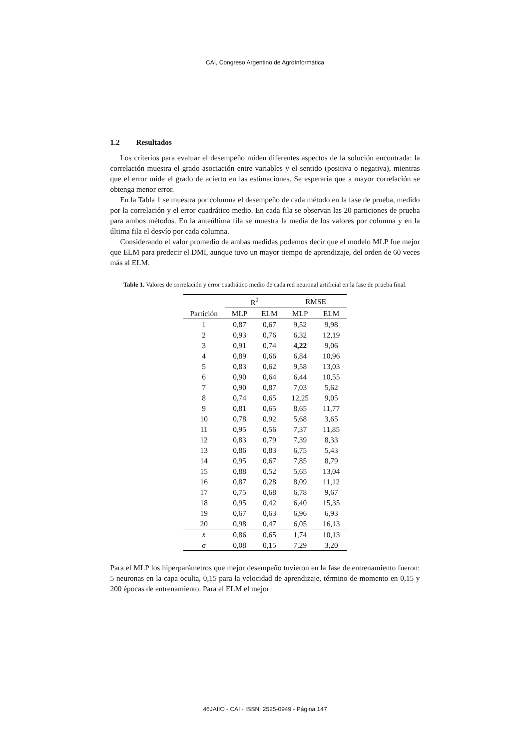CAI, Congreso Argentino de AgroInformática
1.2 Resultados
Los criterios para evaluar el desempeño miden diferentes aspectos de la solución encontrada: la correlación muestra el grado asociación entre variables y el sentido (positiva o negativa), mientras que el error mide el grado de acierto en las estimaciones. Se esperaría que a mayor correlación se obtenga menor error.
En la Tabla 1 se muestra por columna el desempeño de cada método en la fase de prueba, medido por la correlación y el error cuadrático medio. En cada fila se observan las 20 particiones de prueba para ambos métodos. En la anteúltima fila se muestra la media de los valores por columna y en la última fila el desvío por cada columna.
Considerando el valor promedio de ambas medidas podemos decir que el modelo MLP fue mejor que ELM para predecir el DMI, aunque tuvo un mayor tiempo de aprendizaje, del orden de 60 veces más al ELM.
Table 1. Valores de correlación y error cuadrático medio de cada red neuronal artificial en la fase de prueba final.
| | R<sup>2</sup> | | RMSE | |
| --- | --- | --- | --- | --- |
| Partición | MLP | ELM | MLP | ELM |
| 1 | 0,87 | 0,67 | 9,52 | 9,98 |
| 2 | 0,93 | 0,76 | 6,32 | 12,19 |
| 3 | 0,91 | 0,74 | 4,22 | 9,06 |
| 4 | 0,89 | 0,66 | 6,84 | 10,96 |
| 5 | 0,83 | 0,62 | 9,58 | 13,03 |
| 6 | 0,90 | 0,64 | 6,44 | 10,55 |
| 7 | 0,90 | 0,87 | 7,03 | 5,62 |
| 8 | 0,74 | 0,65 | 12,25 | 9,05 |
| 9 | 0,81 | 0,65 | 8,65 | 11,77 |
| 10 | 0,78 | 0,92 | 5,68 | 3,65 |
| 11 | 0,95 | 0,56 | 7,37 | 11,85 |
| 12 | 0,83 | 0,79 | 7,39 | 8,33 |
| 13 | 0,86 | 0,83 | 6,75 | 5,43 |
| 14 | 0,95 | 0,67 | 7,85 | 8,79 |
| 15 | 0,88 | 0,52 | 5,65 | 13,04 |
| 16 | 0,87 | 0,28 | 8,09 | 11,12 |
| 17 | 0,75 | 0,68 | 6,78 | 9,67 |
| 18 | 0,95 | 0,42 | 6,40 | 15,35 |
| 19 | 0,67 | 0,63 | 6,96 | 6,93 |
| 20 | 0,98 | 0,47 | 6,05 | 16,13 |
| x̄ | 0,86 | 0,65 | 1,74 | 10,13 |
| σ | 0,08 | 0,15 | 7,29 | 3,20 |
Para el MLP los hiperparámetros que mejor desempeño tuvieron en la fase de entrenamiento fueron: 5 neuronas en la capa oculta, 0,15 para la velocidad de aprendizaje, término de momento en 0,15 y 200 épocas de entrenamiento. Para el ELM el mejor
46JAIIO - CAI - ISSN: 2525-0949 - Página 147